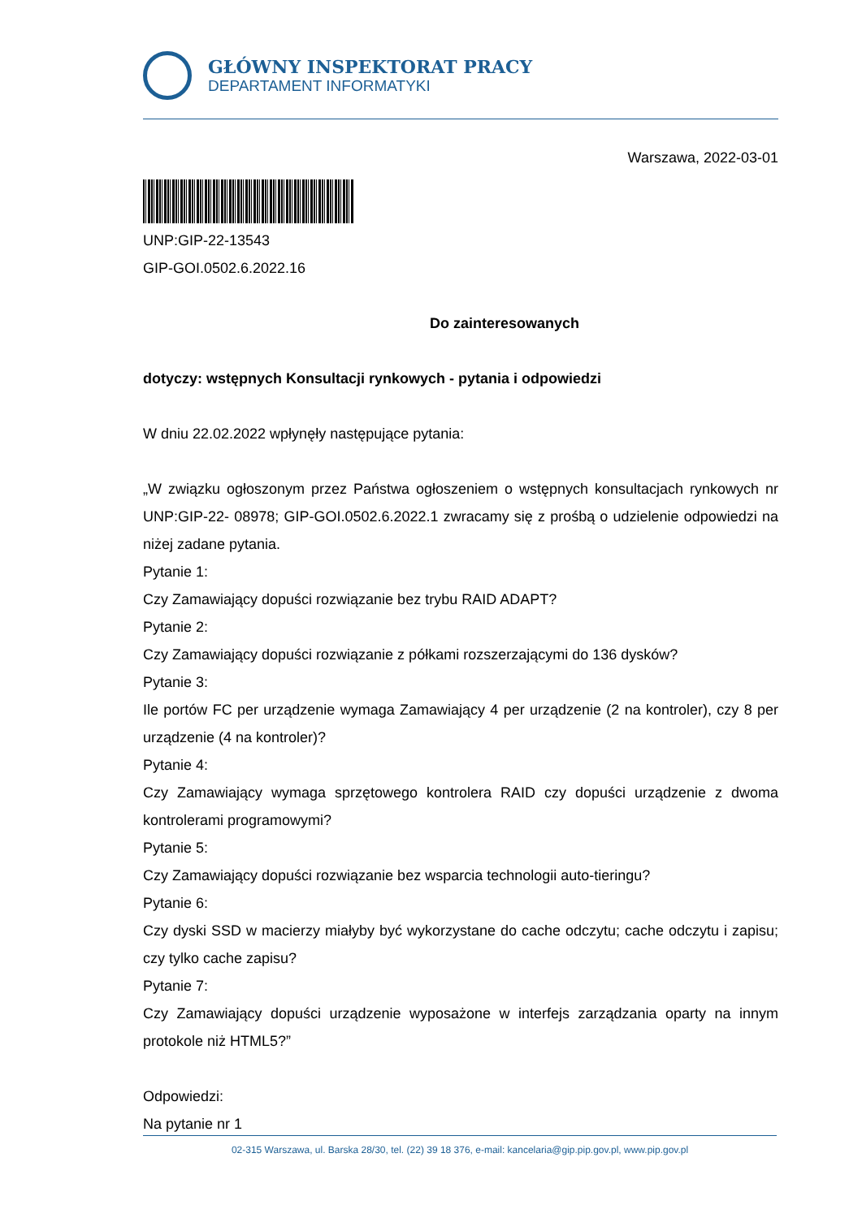GŁÓWNY INSPEKTORAT PRACY
DEPARTAMENT INFORMATYKI
Warszawa, 2022-03-01
UNP:GIP-22-13543
GIP-GOI.0502.6.2022.16
Do zainteresowanych
dotyczy: wstępnych Konsultacji rynkowych - pytania i odpowiedzi
W dniu 22.02.2022 wpłynęły następujące pytania:
„W związku ogłoszonym przez Państwa ogłoszeniem o wstępnych konsultacjach rynkowych nr UNP:GIP-22- 08978; GIP-GOI.0502.6.2022.1 zwracamy się z prośbą o udzielenie odpowiedzi na niżej zadane pytania.
Pytanie 1:
Czy Zamawiający dopuści rozwiązanie bez trybu RAID ADAPT?
Pytanie 2:
Czy Zamawiający dopuści rozwiązanie z półkami rozszerzającymi do 136 dysków?
Pytanie 3:
Ile portów FC per urządzenie wymaga Zamawiający 4 per urządzenie (2 na kontroler), czy 8 per urządzenie (4 na kontroler)?
Pytanie 4:
Czy Zamawiający wymaga sprzętowego kontrolera RAID czy dopuści urządzenie z dwoma kontrolerami programowymi?
Pytanie 5:
Czy Zamawiający dopuści rozwiązanie bez wsparcia technologii auto-tieringu?
Pytanie 6:
Czy dyski SSD w macierzy miałyby być wykorzystane do cache odczytu; cache odczytu i zapisu; czy tylko cache zapisu?
Pytanie 7:
Czy Zamawiający dopuści urządzenie wyposażone w interfejs zarządzania oparty na innym protokole niż HTML5?”
Odpowiedzi:
Na pytanie nr 1
02-315 Warszawa, ul. Barska 28/30, tel. (22) 39 18 376, e-mail: kancelaria@gip.pip.gov.pl, www.pip.gov.pl